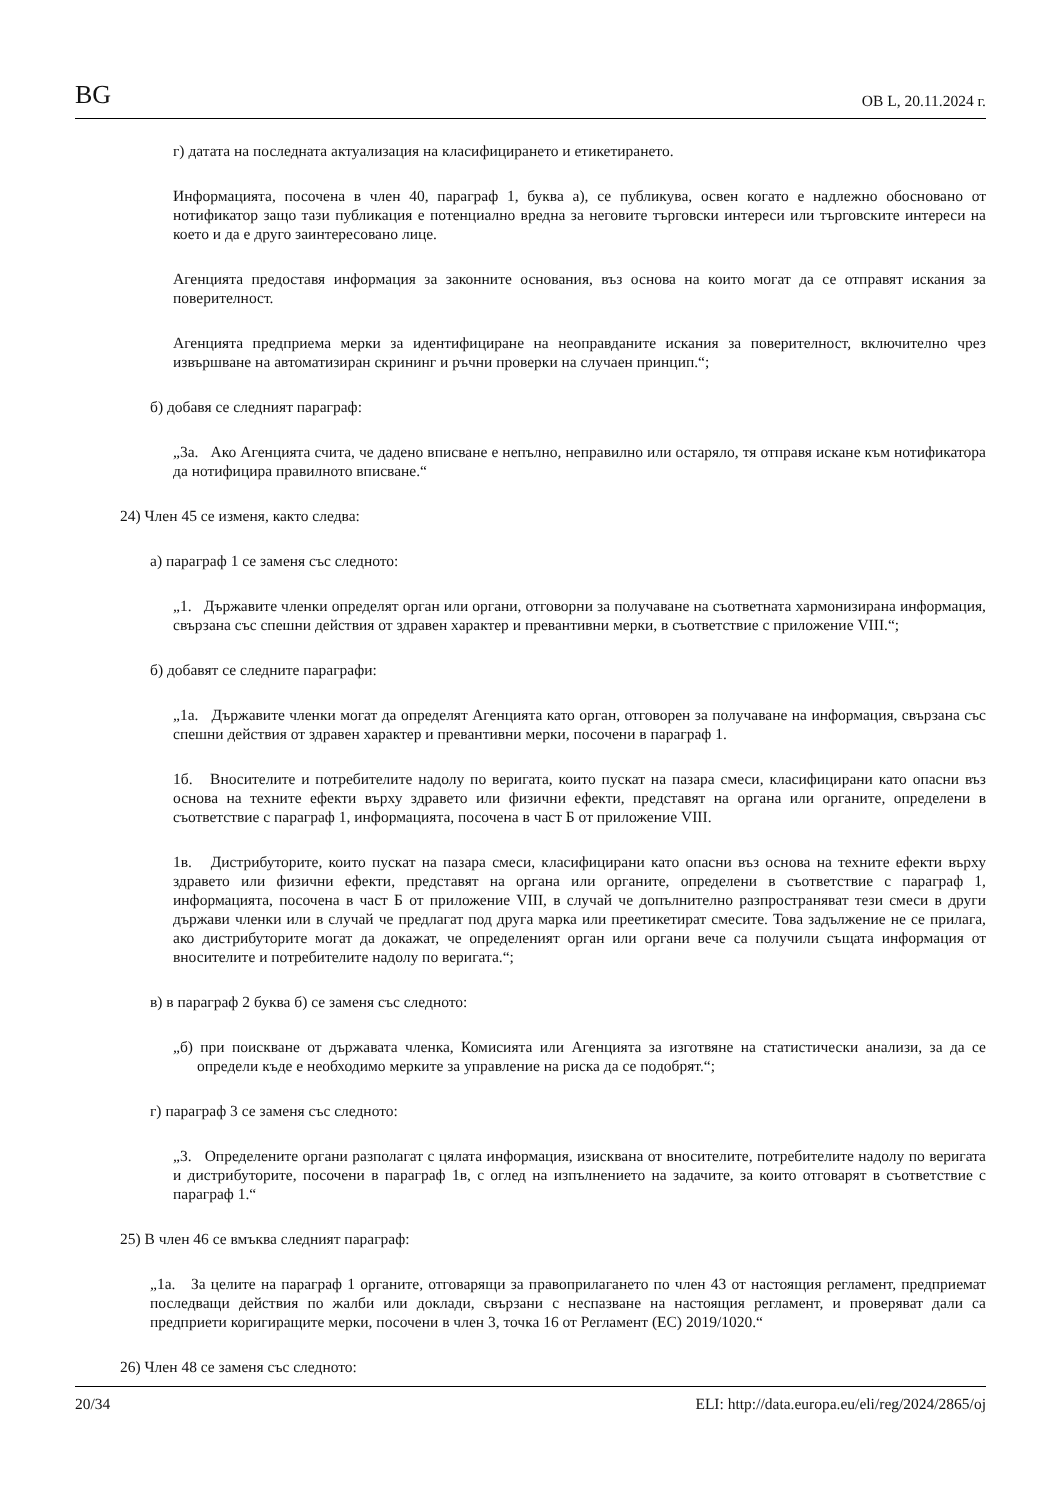BG ОВ L, 20.11.2024 г.
г) датата на последната актуализация на класифицирането и етикетирането.
Информацията, посочена в член 40, параграф 1, буква а), се публикува, освен когато е надлежно обосновано от нотификатор защо тази публикация е потенциално вредна за неговите търговски интереси или търговските интереси на което и да е друго заинтересовано лице.
Агенцията предоставя информация за законните основания, въз основа на които могат да се отправят искания за поверителност.
Агенцията предприема мерки за идентифициране на неоправданите искания за поверителност, включително чрез извършване на автоматизиран скрининг и ръчни проверки на случаен принцип.“;
б) добавя се следният параграф:
„3а. Ако Агенцията счита, че дадено вписване е непълно, неправилно или остаряло, тя отправя искане към нотификатора да нотифицира правилното вписване.“
24) Член 45 се изменя, както следва:
а) параграф 1 се заменя със следното:
„1. Държавите членки определят орган или органи, отговорни за получаване на съответната хармонизирана информация, свързана със спешни действия от здравен характер и превантивни мерки, в съответствие с приложение VIII.“;
б) добавят се следните параграфи:
„1а. Държавите членки могат да определят Агенцията като орган, отговорен за получаване на информация, свързана със спешни действия от здравен характер и превантивни мерки, посочени в параграф 1.
1б. Вносителите и потребителите надолу по веригата, които пускат на пазара смеси, класифицирани като опасни въз основа на техните ефекти върху здравето или физични ефекти, представят на органа или органите, определени в съответствие с параграф 1, информацията, посочена в част Б от приложение VIII.
1в. Дистрибуторите, които пускат на пазара смеси, класифицирани като опасни въз основа на техните ефекти върху здравето или физични ефекти, представят на органа или органите, определени в съответствие с параграф 1, информацията, посочена в част Б от приложение VIII, в случай че допълнително разпространяват тези смеси в други държави членки или в случай че предлагат под друга марка или преетикетират смесите. Това задължение не се прилага, ако дистрибуторите могат да докажат, че определеният орган или органи вече са получили същата информация от вносителите и потребителите надолу по веригата.“;
в) в параграф 2 буква б) се заменя със следното:
„б) при поискване от държавата членка, Комисията или Агенцията за изготвяне на статистически анализи, за да се определи къде е необходимо мерките за управление на риска да се подобрят.“;
г) параграф 3 се заменя със следното:
„3. Определените органи разполагат с цялата информация, изисквана от вносителите, потребителите надолу по веригата и дистрибуторите, посочени в параграф 1в, с оглед на изпълнението на задачите, за които отговарят в съответствие с параграф 1.“
25) В член 46 се вмъква следният параграф:
„1а. За целите на параграф 1 органите, отговарящи за правоприлагането по член 43 от настоящия регламент, предприемат последващи действия по жалби или доклади, свързани с неспазване на настоящия регламент, и проверяват дали са предприети коригиращите мерки, посочени в член 3, точка 16 от Регламент (ЕС) 2019/1020.“
26) Член 48 се заменя със следното:
20/34 ELI: http://data.europa.eu/eli/reg/2024/2865/oj